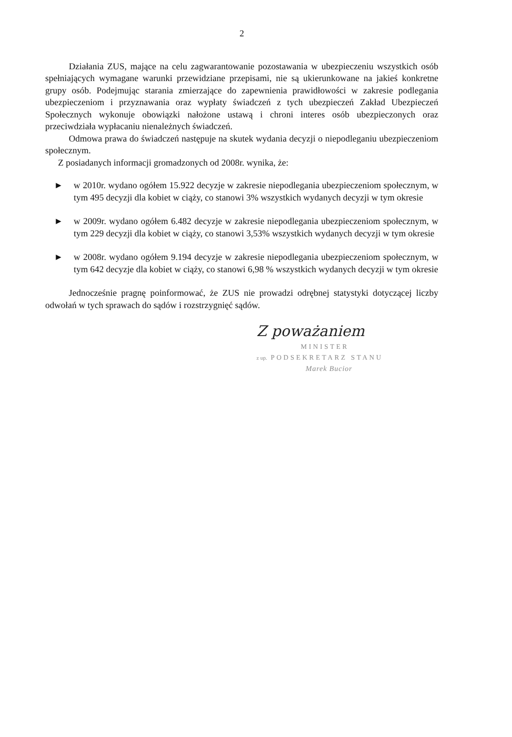2
Działania ZUS, mające na celu zagwarantowanie pozostawania w ubezpieczeniu wszystkich osób spełniających wymagane warunki przewidziane przepisami, nie są ukierunkowane na jakieś konkretne grupy osób. Podejmując starania zmierzające do zapewnienia prawidłowości w zakresie podlegania ubezpieczeniom i przyznawania oraz wypłaty świadczeń z tych ubezpieczeń Zakład Ubezpieczeń Społecznych wykonuje obowiązki nałożone ustawą i chroni interes osób ubezpieczonych oraz przeciwdziała wypłacaniu nienależnych świadczeń.
Odmowa prawa do świadczeń następuje na skutek wydania decyzji o niepodleganiu ubezpieczeniom społecznym.
Z posiadanych informacji gromadzonych od 2008r. wynika, że:
► w 2010r. wydano ogółem 15.922 decyzje w zakresie niepodlegania ubezpieczeniom społecznym, w tym 495 decyzji dla kobiet w ciąży, co stanowi 3% wszystkich wydanych decyzji w tym okresie
► w 2009r. wydano ogółem 6.482 decyzje w zakresie niepodlegania ubezpieczeniom społecznym, w tym 229 decyzji dla kobiet w ciąży, co stanowi 3,53% wszystkich wydanych decyzji w tym okresie
► w 2008r. wydano ogółem 9.194 decyzje w zakresie niepodlegania ubezpieczeniom społecznym, w tym 642 decyzje dla kobiet w ciąży, co stanowi 6,98 % wszystkich wydanych decyzji w tym okresie
Jednocześnie pragnę poinformować, że ZUS nie prowadzi odrębnej statystyki dotyczącej liczby odwołań w tych sprawach do sądów i rozstrzygnięć sądów.
Z poważaniem
MINISTER
z up. PODSEKRETARZ STANU
Marek Bucior